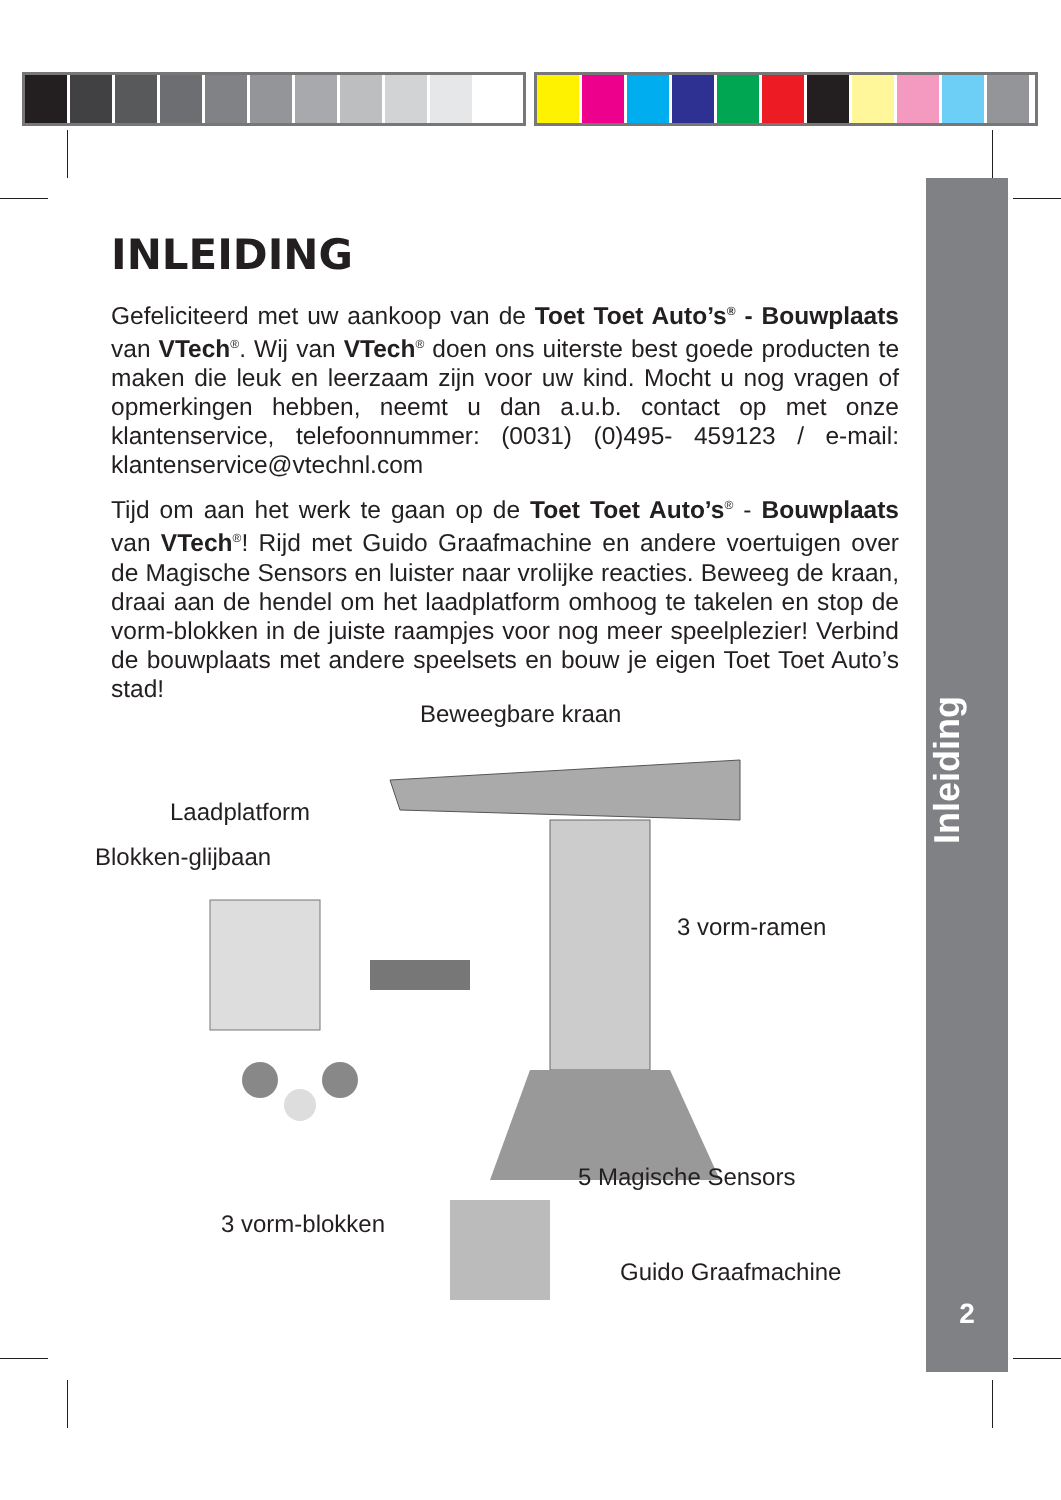INLEIDING
Gefeliciteerd met uw aankoop van de Toet Toet Auto’s<sup>®</sup> - Bouwplaats van VTech<sup>®</sup>. Wij van VTech<sup>®</sup> doen ons uiterste best goede producten te maken die leuk en leerzaam zijn voor uw kind. Mocht u nog vragen of opmerkingen hebben, neemt u dan a.u.b. contact op met onze klantenservice, telefoonnummer: (0031) (0)495- 459123 / e-mail: klantenservice@vtechnl.com
Tijd om aan het werk te gaan op de Toet Toet Auto’s<sup>®</sup> - Bouwplaats van VTech<sup>®</sup>! Rijd met Guido Graafmachine en andere voertuigen over de Magische Sensors en luister naar vrolijke reacties. Beweeg de kraan, draai aan de hendel om het laadplatform omhoog te takelen en stop de vorm-blokken in de juiste raampjes voor nog meer speelplezier! Verbind de bouwplaats met andere speelsets en bouw je eigen Toet Toet Auto’s stad!
Beweegbare kraan
Laadplatform
Blokken-glijbaan
3 vorm-ramen
5 Magische Sensors
3 vorm-blokken
Guido Graafmachine
Inleiding
2